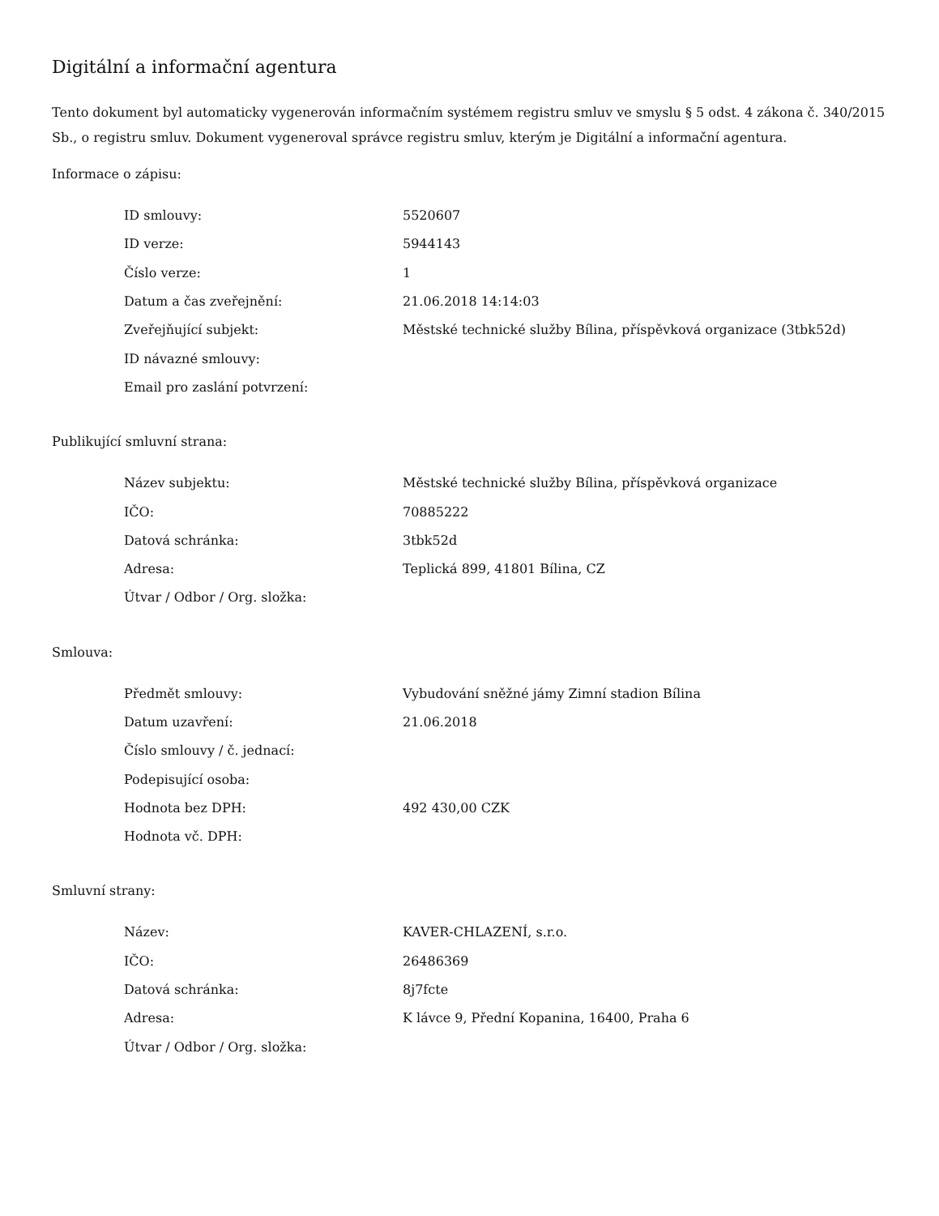Digitální a informační agentura
Tento dokument byl automaticky vygenerován informačním systémem registru smluv ve smyslu § 5 odst. 4 zákona č. 340/2015 Sb., o registru smluv. Dokument vygeneroval správce registru smluv, kterým je Digitální a informační agentura.
Informace o zápisu:
| ID smlouvy: | 5520607 |
| ID verze: | 5944143 |
| Číslo verze: | 1 |
| Datum a čas zveřejnění: | 21.06.2018 14:14:03 |
| Zveřejňující subjekt: | Městské technické služby Bílina, příspěvková organizace (3tbk52d) |
| ID návazné smlouvy: | |
| Email pro zaslání potvrzení: | |
Publikující smluvní strana:
| Název subjektu: | Městské technické služby Bílina, příspěvková organizace |
| IČO: | 70885222 |
| Datová schránka: | 3tbk52d |
| Adresa: | Teplická 899, 41801 Bílina, CZ |
| Útvar / Odbor / Org. složka: | |
Smlouva:
| Předmět smlouvy: | Vybudování sněžné jámy Zimní stadion Bílina |
| Datum uzavření: | 21.06.2018 |
| Číslo smlouvy / č. jednací: | |
| Podepisující osoba: | |
| Hodnota bez DPH: | 492 430,00 CZK |
| Hodnota vč. DPH: | |
Smluvní strany:
| Název: | KAVER-CHLAZENÍ, s.r.o. |
| IČO: | 26486369 |
| Datová schránka: | 8j7fcte |
| Adresa: | K lávce 9, Přední Kopanina, 16400, Praha 6 |
| Útvar / Odbor / Org. složka: | |